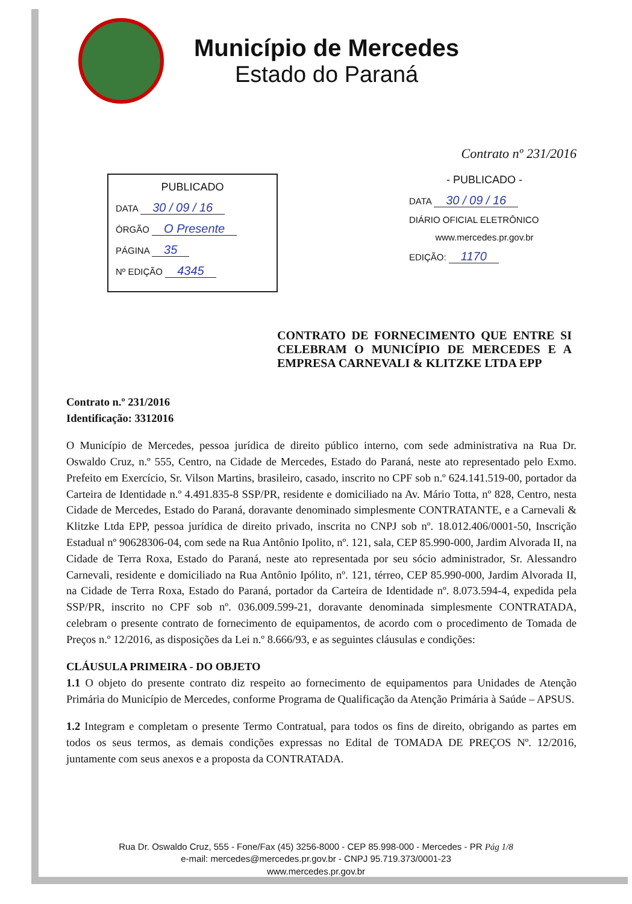Município de Mercedes
Estado do Paraná
Contrato nº 231/2016
PUBLICADO
DATA 30 / 09 / 16
ÓRGÃO O Presente
PÁGINA 35
Nº EDIÇÃO 4345
- PUBLICADO -
DATA 30 / 09 / 16
DIÁRIO OFICIAL ELETRÔNICO
www.mercedes.pr.gov.br
EDIÇÃO: 1170
CONTRATO DE FORNECIMENTO QUE ENTRE SI CELEBRAM O MUNICÍPIO DE MERCEDES E A EMPRESA CARNEVALI & KLITZKE LTDA EPP
Contrato n.º 231/2016
Identificação: 3312016
O Município de Mercedes, pessoa jurídica de direito público interno, com sede administrativa na Rua Dr. Oswaldo Cruz, n.º 555, Centro, na Cidade de Mercedes, Estado do Paraná, neste ato representado pelo Exmo. Prefeito em Exercício, Sr. Vilson Martins, brasileiro, casado, inscrito no CPF sob n.º 624.141.519-00, portador da Carteira de Identidade n.º 4.491.835-8 SSP/PR, residente e domiciliado na Av. Mário Totta, nº 828, Centro, nesta Cidade de Mercedes, Estado do Paraná, doravante denominado simplesmente CONTRATANTE, e a Carnevali & Klitzke Ltda EPP, pessoa jurídica de direito privado, inscrita no CNPJ sob nº. 18.012.406/0001-50, Inscrição Estadual nº 90628306-04, com sede na Rua Antônio Ipolito, nº. 121, sala, CEP 85.990-000, Jardim Alvorada II, na Cidade de Terra Roxa, Estado do Paraná, neste ato representada por seu sócio administrador, Sr. Alessandro Carnevali, residente e domiciliado na Rua Antônio Ipólito, nº. 121, térreo, CEP 85.990-000, Jardim Alvorada II, na Cidade de Terra Roxa, Estado do Paraná, portador da Carteira de Identidade nº. 8.073.594-4, expedida pela SSP/PR, inscrito no CPF sob nº. 036.009.599-21, doravante denominada simplesmente CONTRATADA, celebram o presente contrato de fornecimento de equipamentos, de acordo com o procedimento de Tomada de Preços n.º 12/2016, as disposições da Lei n.º 8.666/93, e as seguintes cláusulas e condições:
CLÁUSULA PRIMEIRA - DO OBJETO
1.1 O objeto do presente contrato diz respeito ao fornecimento de equipamentos para Unidades de Atenção Primária do Município de Mercedes, conforme Programa de Qualificação da Atenção Primária à Saúde – APSUS.
1.2 Integram e completam o presente Termo Contratual, para todos os fins de direito, obrigando as partes em todos os seus termos, as demais condições expressas no Edital de TOMADA DE PREÇOS Nº. 12/2016, juntamente com seus anexos e a proposta da CONTRATADA.
Rua Dr. Oswaldo Cruz, 555 - Fone/Fax (45) 3256-8000 - CEP 85.998-000 - Mercedes - PR Pág 1/8
e-mail: mercedes@mercedes.pr.gov.br - CNPJ 95.719.373/0001-23
www.mercedes.pr.gov.br